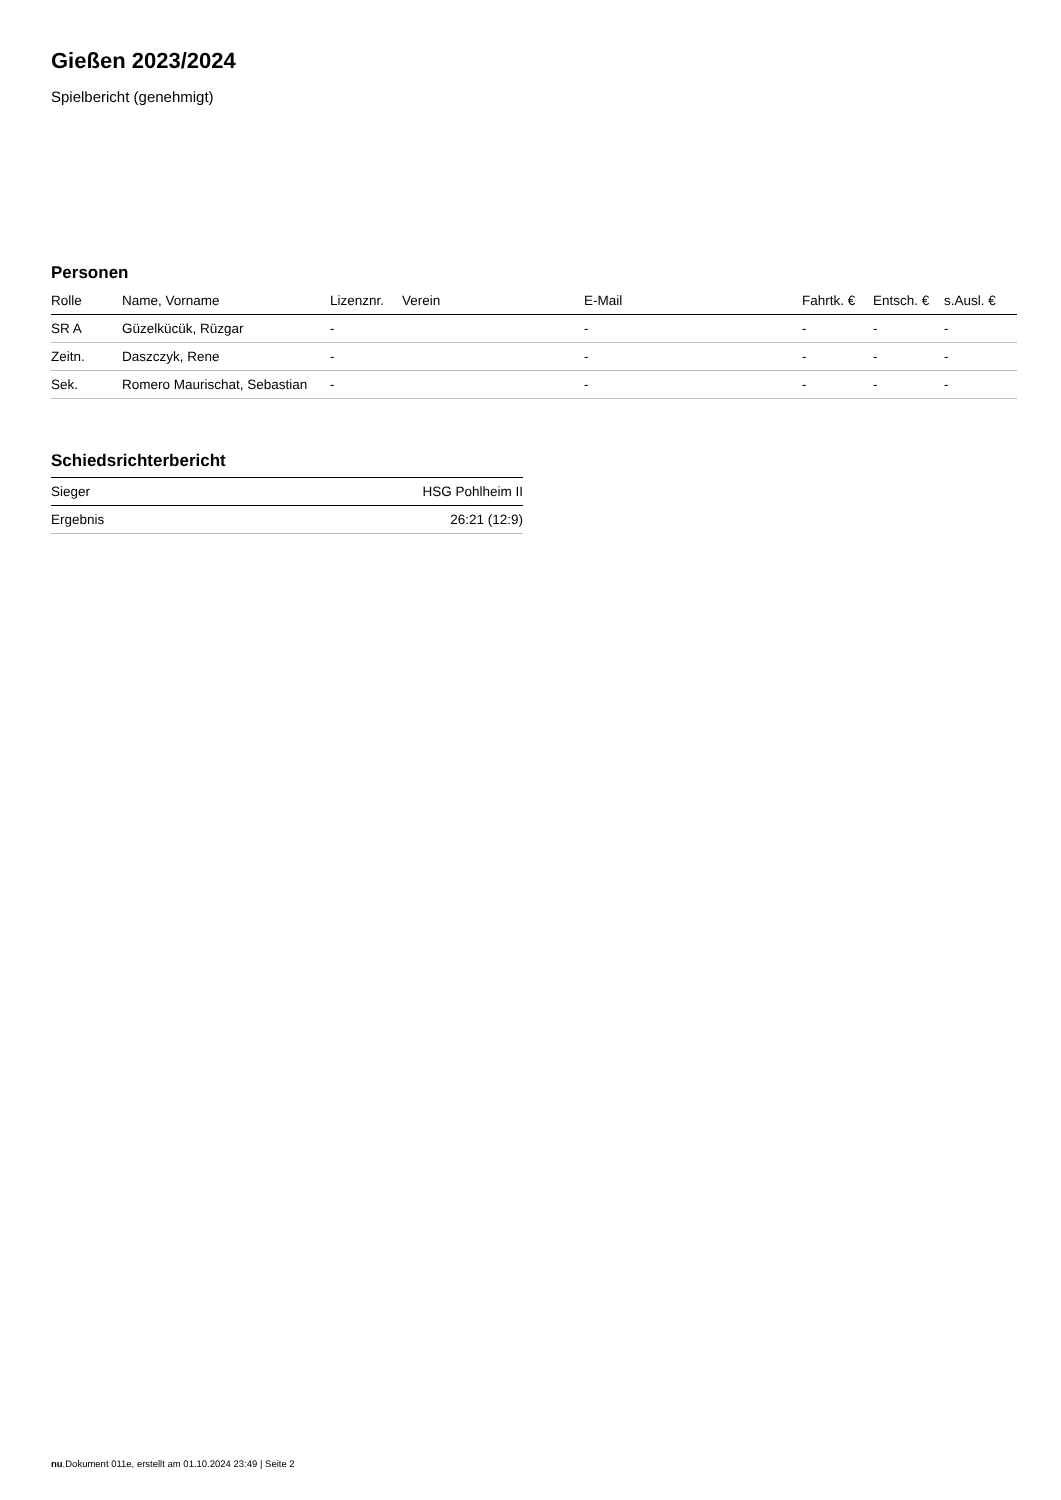Gießen 2023/2024
Spielbericht (genehmigt)
Personen
| Rolle | Name, Vorname | Lizenznr. | Verein | E-Mail | Fahrtk. € | Entsch. € | s.Ausl. € |
| --- | --- | --- | --- | --- | --- | --- | --- |
| SR A | Güzelkücük, Rüzgar | - | | - | - | - | - |
| Zeitn. | Daszczyk, Rene | - | | - | - | - | - |
| Sek. | Romero Maurischat, Sebastian | - | | - | - | - | - |
Schiedsrichterbericht
| Sieger | HSG Pohlheim II |
| Ergebnis | 26:21 (12:9) |
nu.Dokument 011e, erstellt am 01.10.2024 23:49 | Seite 2